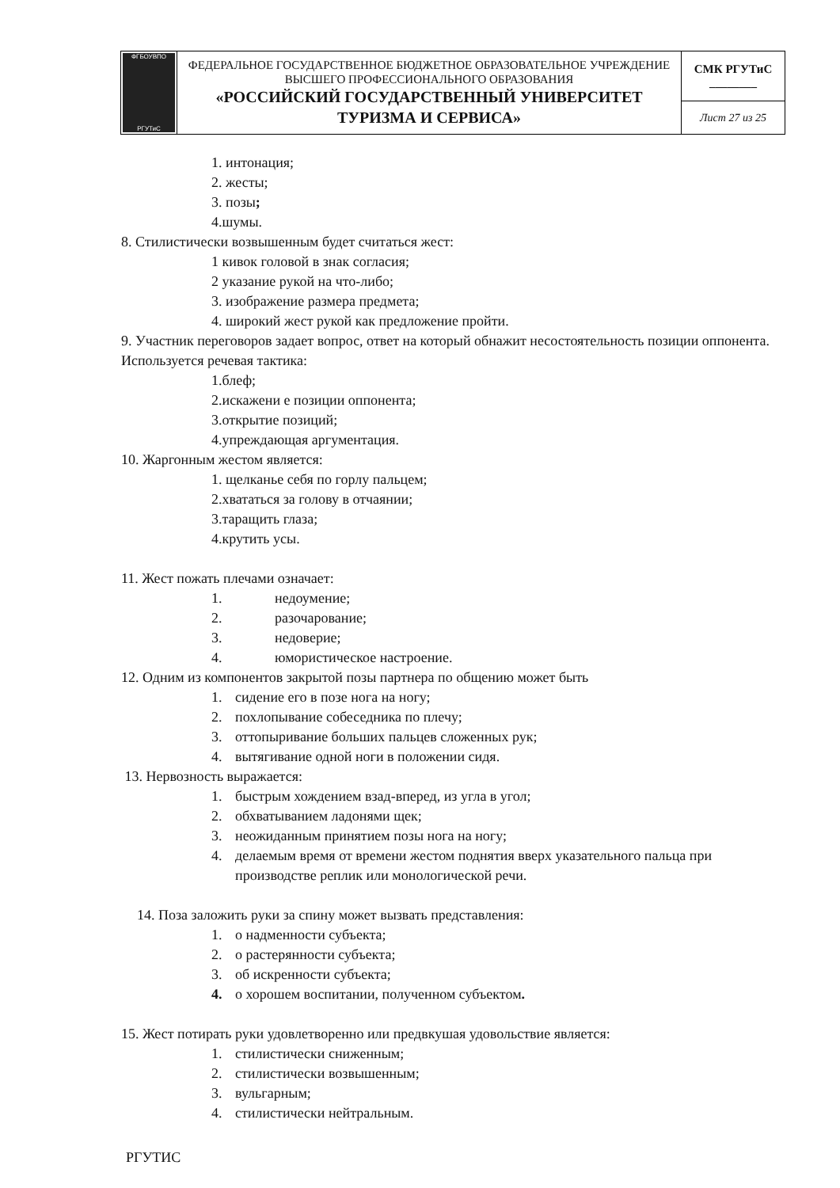| ФГБОУВПО РГУТиС | ФЕДЕРАЛЬНОЕ ГОСУДАРСТВЕННОЕ БЮДЖЕТНОЕ ОБРАЗОВАТЕЛЬНОЕ УЧРЕЖДЕНИЕ ВЫСШЕГО ПРОФЕССИОНАЛЬНОГО ОБРАЗОВАНИЯ «РОССИЙСКИЙ ГОСУДАРСТВЕННЫЙ УНИВЕРСИТЕТ ТУРИЗМА И СЕРВИСА» | СМК РГУТиС ________ |
| | | Лист 27 из 25 |
1. интонация;
2. жесты;
3. позы;
4.шумы.
8. Стилистически возвышенным будет считаться жест:
1 кивок головой в знак согласия;
2 указание рукой на что-либо;
3. изображение размера предмета;
4. широкий жест рукой как предложение пройти.
9. Участник переговоров задает вопрос, ответ на который обнажит несостоятельность позиции оппонента. Используется речевая тактика:
1.блеф;
2.искажени е позиции оппонента;
3.открытие позиций;
4.упреждающая аргументация.
10. Жаргонным жестом является:
1. щелканье себя по горлу пальцем;
2.хвататься за голову в отчаянии;
3.таращить глаза;
4.крутить усы.
11. Жест пожать плечами означает:
1. недоумение;
2. разочарование;
3. недоверие;
4. юмористическое настроение.
12. Одним из компонентов закрытой позы партнера по общению может быть
1. сидение его в позе нога на ногу;
2. похлопывание собеседника по плечу;
3. оттопыривание больших пальцев сложенных рук;
4. вытягивание одной ноги в положении сидя.
13. Нервозность выражается:
1. быстрым хождением взад-вперед, из угла в угол;
2. обхватыванием ладонями щек;
3. неожиданным принятием позы нога на ногу;
4. делаемым время от времени жестом поднятия вверх указательного пальца при производстве реплик или монологической речи.
14. Поза заложить руки за спину может вызвать представления:
1. о надменности субъекта;
2. о растерянности субъекта;
3. об искренности субъекта;
4. о хорошем воспитании, полученном субъектом.
15. Жест потирать руки удовлетворенно или предвкушая удовольствие является:
1. стилистически сниженным;
2. стилистически возвышенным;
3. вульгарным;
4. стилистически нейтральным.
РГУТИС